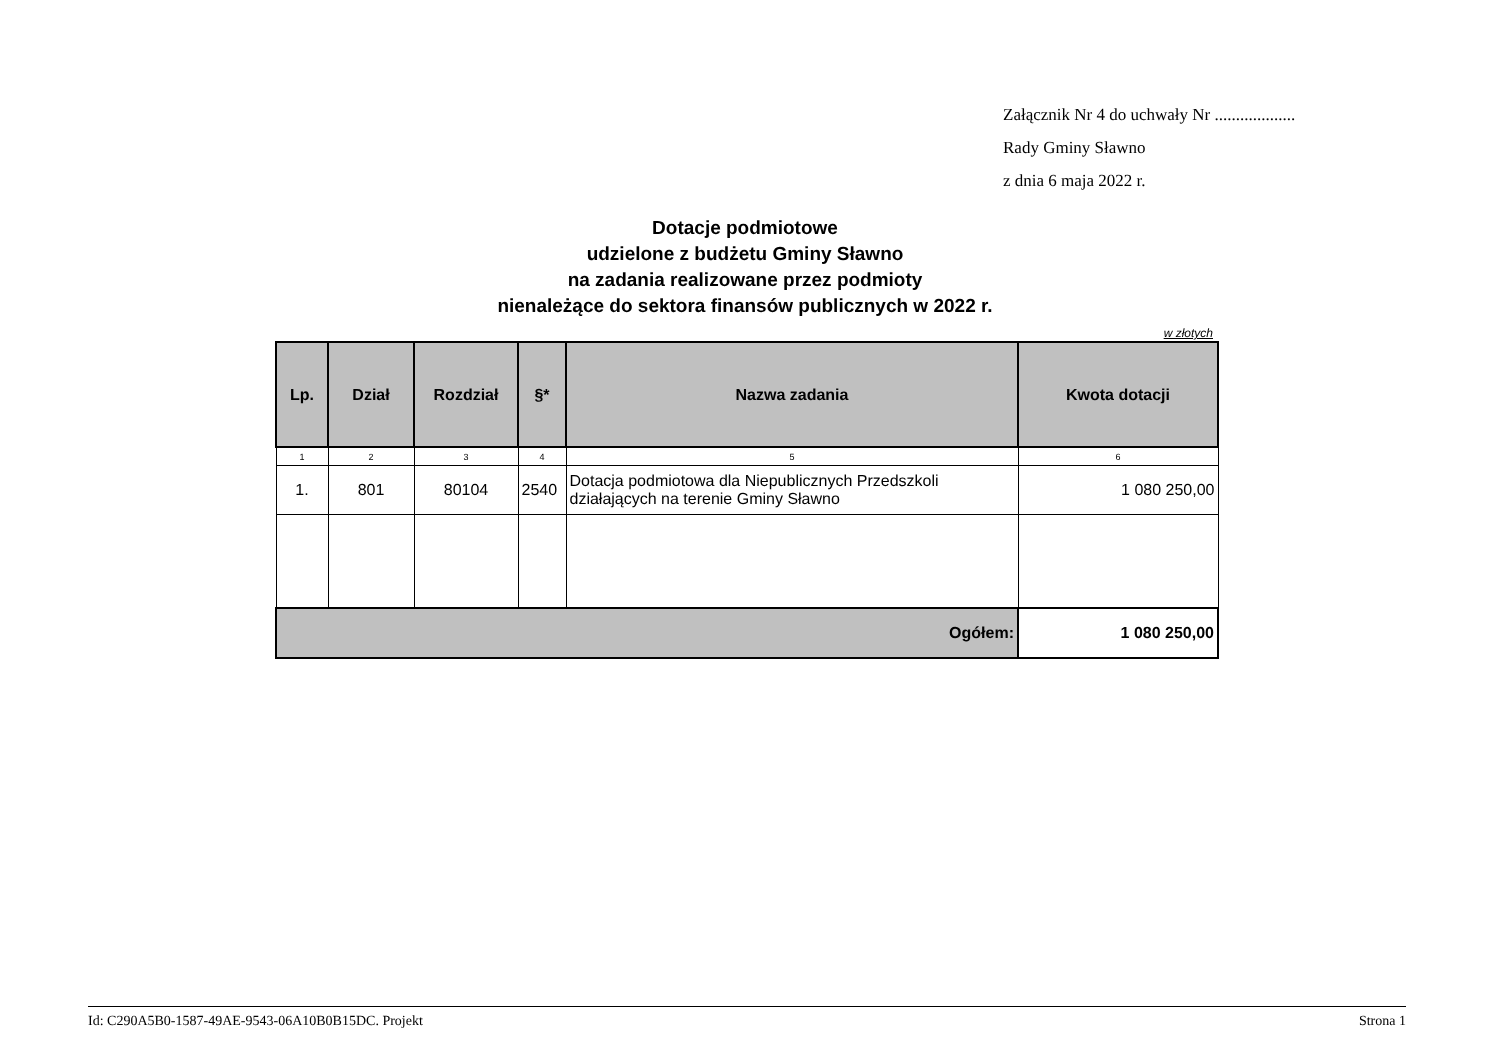Załącznik Nr 4 do uchwały Nr ...................
Rady Gminy Sławno
z dnia 6 maja 2022 r.
Dotacje podmiotowe
udzielone z budżetu Gminy Sławno
na zadania realizowane przez podmioty
nienależące do sektora finansów publicznych w 2022 r.
w złotych
| Lp. | Dział | Rozdział | §* | Nazwa zadania | Kwota dotacji |
| --- | --- | --- | --- | --- | --- |
| 1 | 2 | 3 | 4 | 5 | 6 |
| 1. | 801 | 80104 | 2540 | Dotacja podmiotowa dla Niepublicznych Przedszkoli działających na terenie Gminy Sławno | 1 080 250,00 |
| Ogółem: | | | | | 1 080 250,00 |
Id: C290A5B0-1587-49AE-9543-06A10B0B15DC. Projekt Strona 1